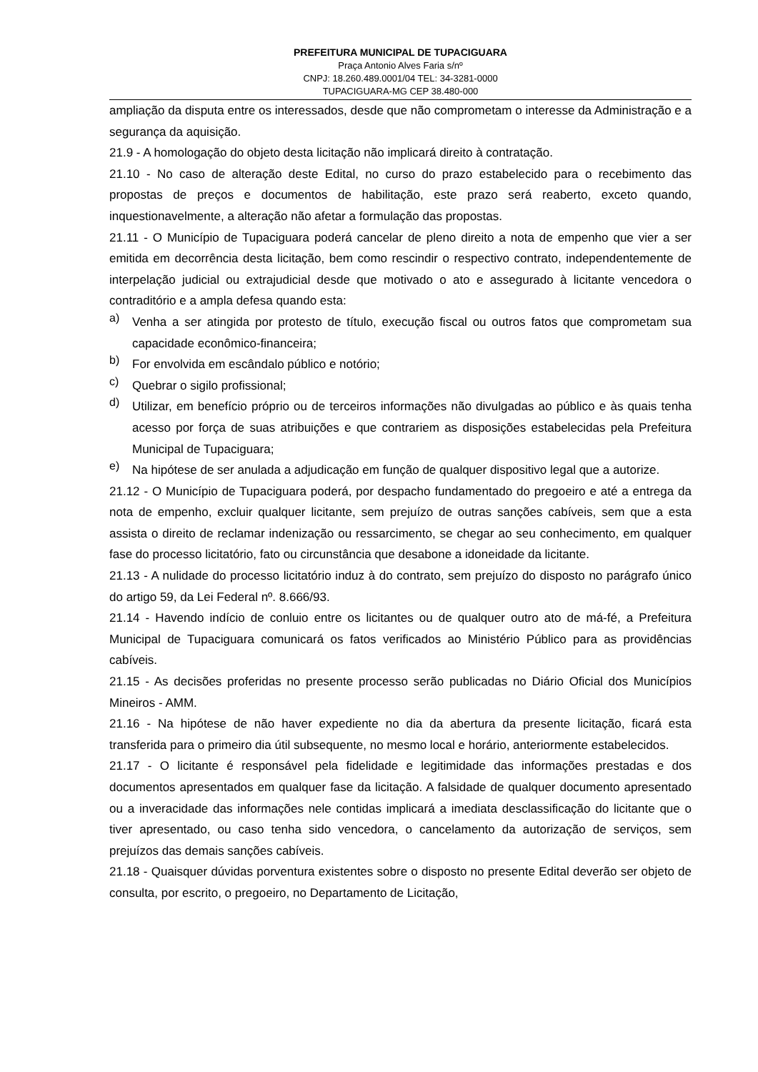PREFEITURA MUNICIPAL DE TUPACIGUARA
Praça Antonio Alves Faria s/nº
CNPJ: 18.260.489.0001/04 TEL: 34-3281-0000
TUPACIGUARA-MG CEP 38.480-000
ampliação da disputa entre os interessados, desde que não comprometam o interesse da Administração e a segurança da aquisição.
21.9 - A homologação do objeto desta licitação não implicará direito à contratação.
21.10 - No caso de alteração deste Edital, no curso do prazo estabelecido para o recebimento das propostas de preços e documentos de habilitação, este prazo será reaberto, exceto quando, inquestionavelmente, a alteração não afetar a formulação das propostas.
21.11 - O Município de Tupaciguara poderá cancelar de pleno direito a nota de empenho que vier a ser emitida em decorrência desta licitação, bem como rescindir o respectivo contrato, independentemente de interpelação judicial ou extrajudicial desde que motivado o ato e assegurado à licitante vencedora o contraditório e a ampla defesa quando esta:
a)
Venha a ser atingida por protesto de título, execução fiscal ou outros fatos que comprometam sua capacidade econômico-financeira;
b)
For envolvida em escândalo público e notório;
c)
Quebrar o sigilo profissional;
d)
Utilizar, em benefício próprio ou de terceiros informações não divulgadas ao público e às quais tenha acesso por força de suas atribuições e que contrariem as disposições estabelecidas pela Prefeitura Municipal de Tupaciguara;
e)
Na hipótese de ser anulada a adjudicação em função de qualquer dispositivo legal que a autorize.
21.12 - O Município de Tupaciguara poderá, por despacho fundamentado do pregoeiro e até a entrega da nota de empenho, excluir qualquer licitante, sem prejuízo de outras sanções cabíveis, sem que a esta assista o direito de reclamar indenização ou ressarcimento, se chegar ao seu conhecimento, em qualquer fase do processo licitatório, fato ou circunstância que desabone a idoneidade da licitante.
21.13 - A nulidade do processo licitatório induz à do contrato, sem prejuízo do disposto no parágrafo único do artigo 59, da Lei Federal nº. 8.666/93.
21.14 - Havendo indício de conluio entre os licitantes ou de qualquer outro ato de má-fé, a Prefeitura Municipal de Tupaciguara comunicará os fatos verificados ao Ministério Público para as providências cabíveis.
21.15 - As decisões proferidas no presente processo serão publicadas no Diário Oficial dos Municípios Mineiros - AMM.
21.16 - Na hipótese de não haver expediente no dia da abertura da presente licitação, ficará esta transferida para o primeiro dia útil subsequente, no mesmo local e horário, anteriormente estabelecidos.
21.17 - O licitante é responsável pela fidelidade e legitimidade das informações prestadas e dos documentos apresentados em qualquer fase da licitação. A falsidade de qualquer documento apresentado ou a inveracidade das informações nele contidas implicará a imediata desclassificação do licitante que o tiver apresentado, ou caso tenha sido vencedora, o cancelamento da autorização de serviços, sem prejuízos das demais sanções cabíveis.
21.18 - Quaisquer dúvidas porventura existentes sobre o disposto no presente Edital deverão ser objeto de consulta, por escrito, o pregoeiro, no Departamento de Licitação,